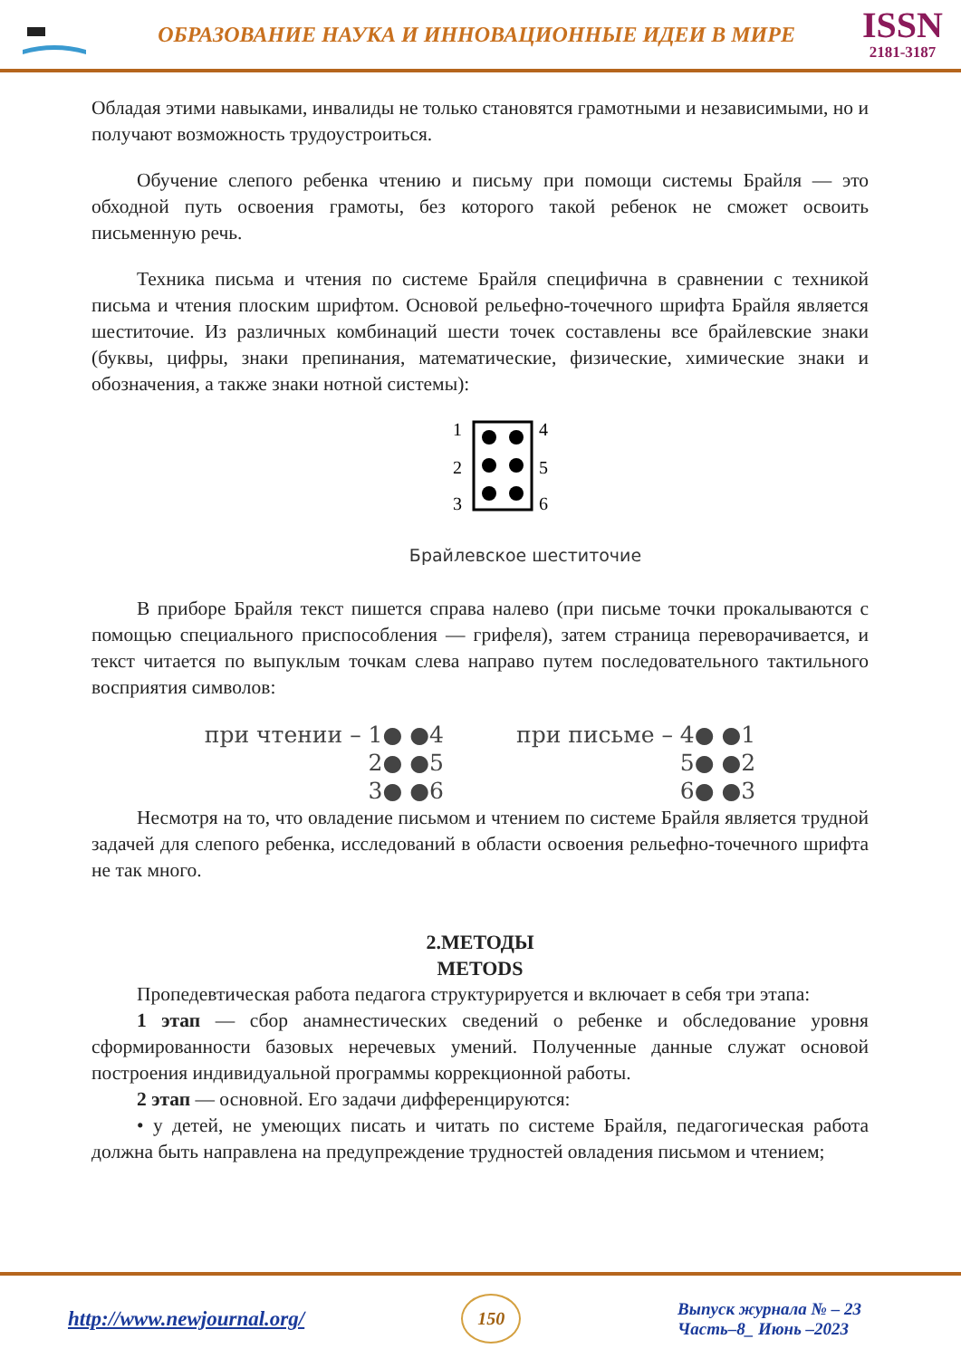ОБРАЗОВАНИЕ НАУКА И ИННОВАЦИОННЫЕ ИДЕИ В МИРЕ
ISSN
2181-3187
Обладая этими навыками, инвалиды не только становятся грамотными и независимыми, но и получают возможность трудоустроиться.
Обучение слепого ребенка чтению и письму при помощи системы Брайля — это обходной путь освоения грамоты, без которого такой ребенок не сможет освоить письменную речь.
Техника письма и чтения по системе Брайля специфична в сравнении с техникой письма и чтения плоским шрифтом. Основой рельефно-точечного шрифта Брайля является шеститочие. Из различных комбинаций шести точек составлены все брайлевские знаки (буквы, цифры, знаки препинания, математические, физические, химические знаки и обозначения, а также знаки нотной системы):
1
2
3
4
5
6
Брайлевское шеститочие
В приборе Брайля текст пишется справа налево (при письме точки прокалываются с помощью специального приспособления — грифеля), затем страница переворачивается, и текст читается по выпуклым точкам слева направо путем последовательного тактильного восприятия символов:
при чтении – 1● ●4
2● ●5
3● ●6
при письме – 4● ●1
5● ●2
6● ●3
Несмотря на то, что овладение письмом и чтением по системе Брайля является трудной задачей для слепого ребенка, исследований в области освоения рельефно-точечного шрифта не так много.
2.МЕТОДЫ
METODS
Пропедевтическая работа педагога структурируется и включает в себя три этапа:
1 этап — сбор анамнестических сведений о ребенке и обследование уровня сформированности базовых неречевых умений. Полученные данные служат основой построения индивидуальной программы коррекционной работы.
2 этап — основной. Его задачи дифференцируются:
• у детей, не умеющих писать и читать по системе Брайля, педагогическая работа должна быть направлена на предупреждение трудностей овладения письмом и чтением;
http://www.newjournal.org/ 150 Выпуск журнала № – 23
Часть–8_ Июнь –2023